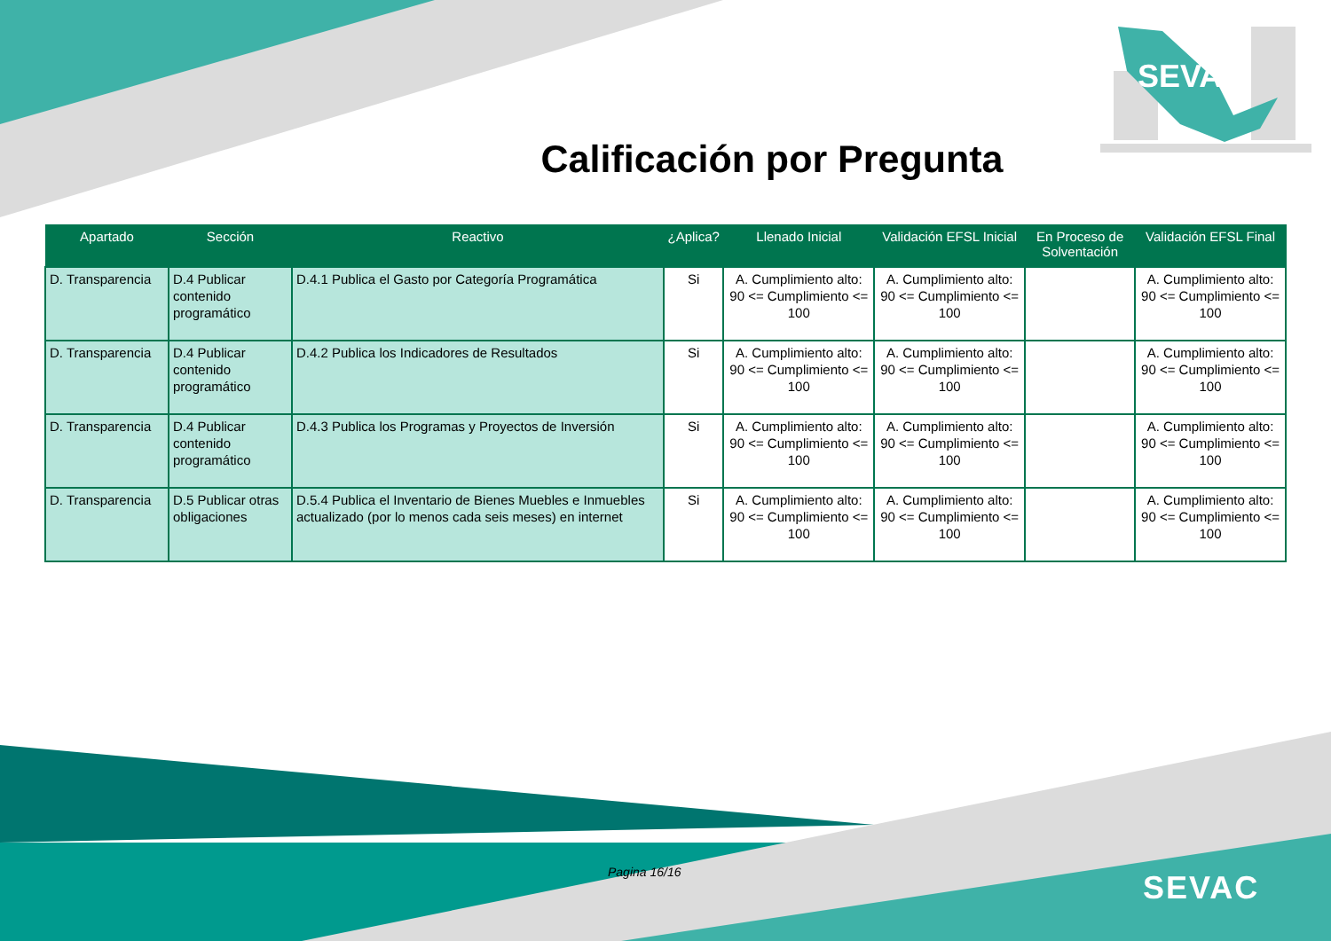SEVAC
Calificación por Pregunta
| Apartado | Sección | Reactivo | ¿Aplica? | Llenado Inicial | Validación EFSL Inicial | En Proceso de Solventación | Validación EFSL Final |
| --- | --- | --- | --- | --- | --- | --- | --- |
| D. Transparencia | D.4 Publicar contenido programático | D.4.1 Publica el Gasto por Categoría Programática | Si | A. Cumplimiento alto: 90 <= Cumplimiento <= 100 | A. Cumplimiento alto: 90 <= Cumplimiento <= 100 | | A. Cumplimiento alto: 90 <= Cumplimiento <= 100 |
| D. Transparencia | D.4 Publicar contenido programático | D.4.2 Publica los Indicadores de Resultados | Si | A. Cumplimiento alto: 90 <= Cumplimiento <= 100 | A. Cumplimiento alto: 90 <= Cumplimiento <= 100 | | A. Cumplimiento alto: 90 <= Cumplimiento <= 100 |
| D. Transparencia | D.4 Publicar contenido programático | D.4.3 Publica los Programas y Proyectos de Inversión | Si | A. Cumplimiento alto: 90 <= Cumplimiento <= 100 | A. Cumplimiento alto: 90 <= Cumplimiento <= 100 | | A. Cumplimiento alto: 90 <= Cumplimiento <= 100 |
| D. Transparencia | D.5 Publicar otras obligaciones | D.5.4 Publica el Inventario de Bienes Muebles e Inmuebles actualizado (por lo menos cada seis meses) en internet | Si | A. Cumplimiento alto: 90 <= Cumplimiento <= 100 | A. Cumplimiento alto: 90 <= Cumplimiento <= 100 | | A. Cumplimiento alto: 90 <= Cumplimiento <= 100 |
Pagina 16/16 SEVAC